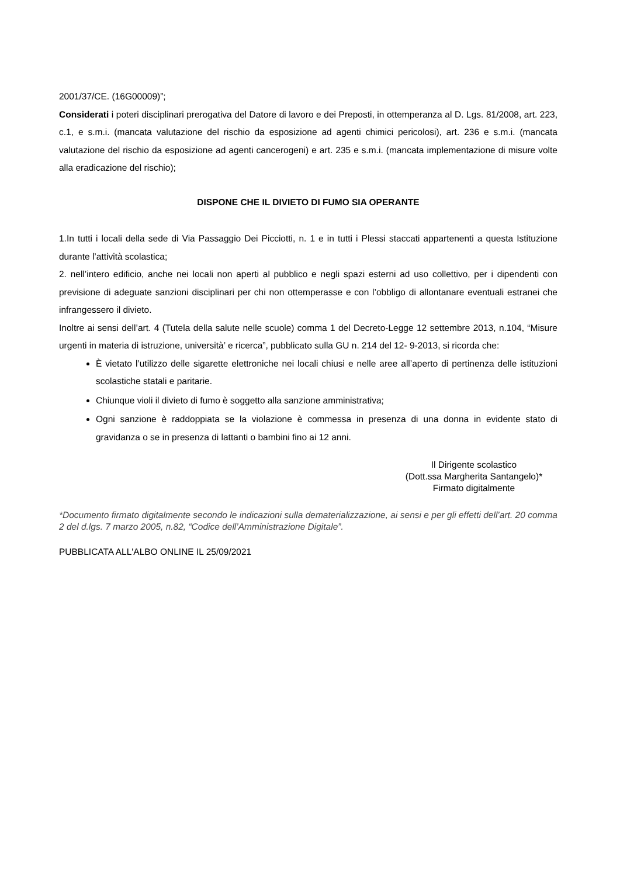2001/37/CE. (16G00009)”;
Considerati i poteri disciplinari prerogativa del Datore di lavoro e dei Preposti, in ottemperanza al D. Lgs. 81/2008, art. 223, c.1, e s.m.i. (mancata valutazione del rischio da esposizione ad agenti chimici pericolosi), art. 236 e s.m.i. (mancata valutazione del rischio da esposizione ad agenti cancerogeni) e art. 235 e s.m.i. (mancata implementazione di misure volte alla eradicazione del rischio);
DISPONE CHE IL DIVIETO DI FUMO SIA OPERANTE
1.In tutti i locali della sede di Via Passaggio Dei Picciotti, n. 1 e in tutti i Plessi staccati appartenenti a questa Istituzione durante l’attività scolastica;
2. nell’intero edificio, anche nei locali non aperti al pubblico e negli spazi esterni ad uso collettivo, per i dipendenti con previsione di adeguate sanzioni disciplinari per chi non ottemperasse e con l’obbligo di allontanare eventuali estranei che infrangessero il divieto.
Inoltre ai sensi dell’art. 4 (Tutela della salute nelle scuole) comma 1 del Decreto-Legge 12 settembre 2013, n.104, “Misure urgenti in materia di istruzione, università’ e ricerca”, pubblicato sulla GU n. 214 del 12- 9-2013, si ricorda che:
È vietato l’utilizzo delle sigarette elettroniche nei locali chiusi e nelle aree all’aperto di pertinenza delle istituzioni scolastiche statali e paritarie.
Chiunque violi il divieto di fumo è soggetto alla sanzione amministrativa;
Ogni sanzione è raddoppiata se la violazione è commessa in presenza di una donna in evidente stato di gravidanza o se in presenza di lattanti o bambini fino ai 12 anni.
Il Dirigente scolastico
(Dott.ssa Margherita Santangelo)*
Firmato digitalmente
*Documento firmato digitalmente secondo le indicazioni sulla dematerializzazione, ai sensi e per gli effetti dell’art. 20 comma 2 del d.lgs. 7 marzo 2005, n.82, “Codice dell’Amministrazione Digitale”.
PUBBLICATA ALL'ALBO ONLINE IL 25/09/2021